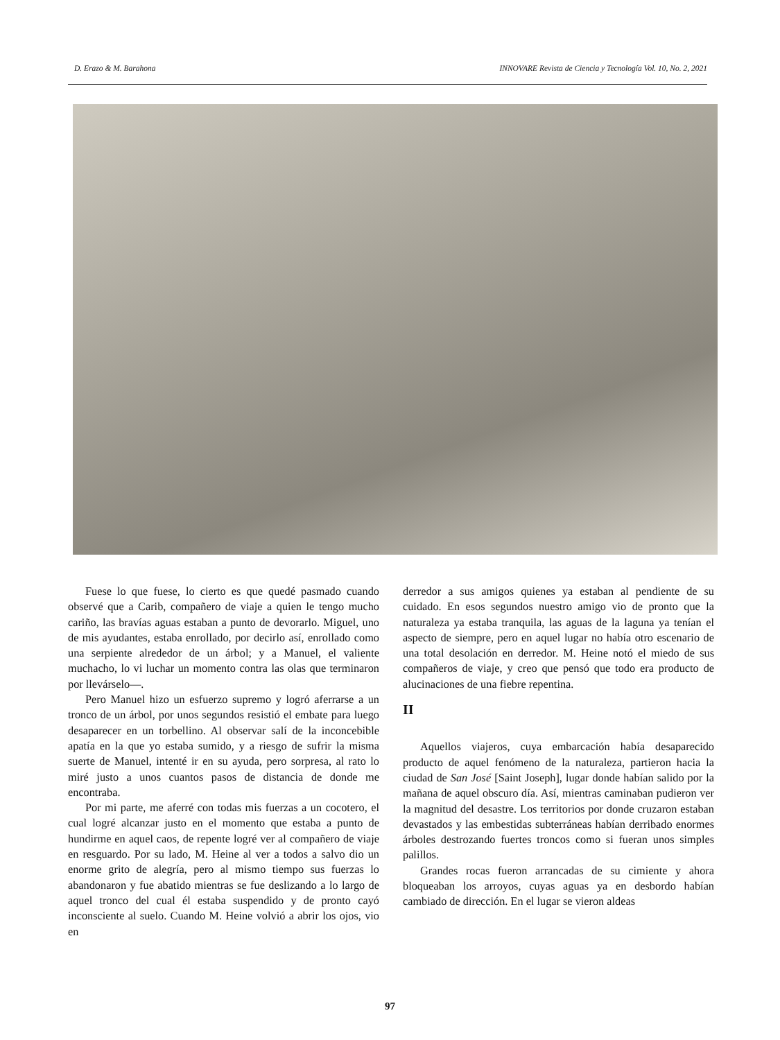D. Erazo & M. Barahona INNOVARE Revista de Ciencia y Tecnología Vol. 10, No. 2, 2021
Fuese lo que fuese, lo cierto es que quedé pasmado cuando observé que a Carib, compañero de viaje a quien le tengo mucho cariño, las bravías aguas estaban a punto de devorarlo. Miguel, uno de mis ayudantes, estaba enrollado, por decirlo así, enrollado como una serpiente alrededor de un árbol; y a Manuel, el valiente muchacho, lo vi luchar un momento contra las olas que terminaron por llevárselo—.
Pero Manuel hizo un esfuerzo supremo y logró aferrarse a un tronco de un árbol, por unos segundos resistió el embate para luego desaparecer en un torbellino. Al observar salí de la inconcebible apatía en la que yo estaba sumido, y a riesgo de sufrir la misma suerte de Manuel, intenté ir en su ayuda, pero sorpresa, al rato lo miré justo a unos cuantos pasos de distancia de donde me encontraba.
Por mi parte, me aferré con todas mis fuerzas a un cocotero, el cual logré alcanzar justo en el momento que estaba a punto de hundirme en aquel caos, de repente logré ver al compañero de viaje en resguardo. Por su lado, M. Heine al ver a todos a salvo dio un enorme grito de alegría, pero al mismo tiempo sus fuerzas lo abandonaron y fue abatido mientras se fue deslizando a lo largo de aquel tronco del cual él estaba suspendido y de pronto cayó inconsciente al suelo. Cuando M. Heine volvió a abrir los ojos, vio en
derredor a sus amigos quienes ya estaban al pendiente de su cuidado. En esos segundos nuestro amigo vio de pronto que la naturaleza ya estaba tranquila, las aguas de la laguna ya tenían el aspecto de siempre, pero en aquel lugar no había otro escenario de una total desolación en derredor. M. Heine notó el miedo de sus compañeros de viaje, y creo que pensó que todo era producto de alucinaciones de una fiebre repentina.
II
Aquellos viajeros, cuya embarcación había desaparecido producto de aquel fenómeno de la naturaleza, partieron hacia la ciudad de San José [Saint Joseph], lugar donde habían salido por la mañana de aquel obscuro día. Así, mientras caminaban pudieron ver la magnitud del desastre. Los territorios por donde cruzaron estaban devastados y las embestidas subterráneas habían derribado enormes árboles destrozando fuertes troncos como si fueran unos simples palillos.
Grandes rocas fueron arrancadas de su cimiente y ahora bloqueaban los arroyos, cuyas aguas ya en desbordo habían cambiado de dirección. En el lugar se vieron aldeas
97